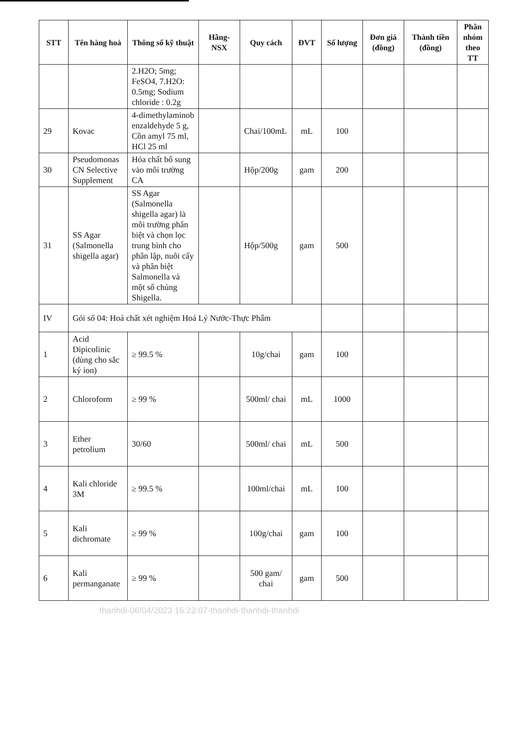| STT | Tên hàng hoá | Thông số kỹ thuật | Hãng-NSX | Quy cách | ĐVT | Số lượng | Đơn giá (đồng) | Thành tiền (đồng) | Phân nhóm theo TT |
| --- | --- | --- | --- | --- | --- | --- | --- | --- | --- |
| | | 2.H2O; 5mg; FeSO4, 7.H2O: 0.5mg; Sodium chloride : 0.2g | | | | | | | |
| 29 | Kovac | 4-dimethylaminob enzaldehyde 5 g, Cồn amyl 75 ml, HCl 25 ml | | Chai/100mL | mL | 100 | | | |
| 30 | Pseudomonas CN Selective Supplement | Hóa chất bổ sung vào môi trường CA | | Hộp/200g | gam | 200 | | | |
| 31 | SS Agar (Salmonella shigella agar) | SS Agar (Salmonella shigella agar) là môi trường phân biệt và chọn lọc trung bình cho phân lập, nuôi cấy và phân biệt Salmonella và một số chủng Shigella. | | Hộp/500g | gam | 500 | | | |
| IV | Gói số 04: Hoá chất xét nghiệm Hoá Lý Nước-Thực Phẩm | | | | | | | | |
| 1 | Acid Dipicolinic (dùng cho sắc ký ion) | ≥ 99.5 % | | 10g/chai | gam | 100 | | | |
| 2 | Chloroform | ≥ 99 % | | 500ml/ chai | mL | 1000 | | | |
| 3 | Ether petrolium | 30/60 | | 500ml/ chai | mL | 500 | | | |
| 4 | Kali chloride 3M | ≥ 99.5 % | | 100ml/chai | mL | 100 | | | |
| 5 | Kali dichromate | ≥ 99 % | | 100g/chai | gam | 100 | | | |
| 6 | Kali permanganate | ≥ 99 % | | 500 gam/ chai | gam | 500 | | | |
thanhdi-06/04/2023 16:23:07-thanhdi-thanhdi-thanhdi